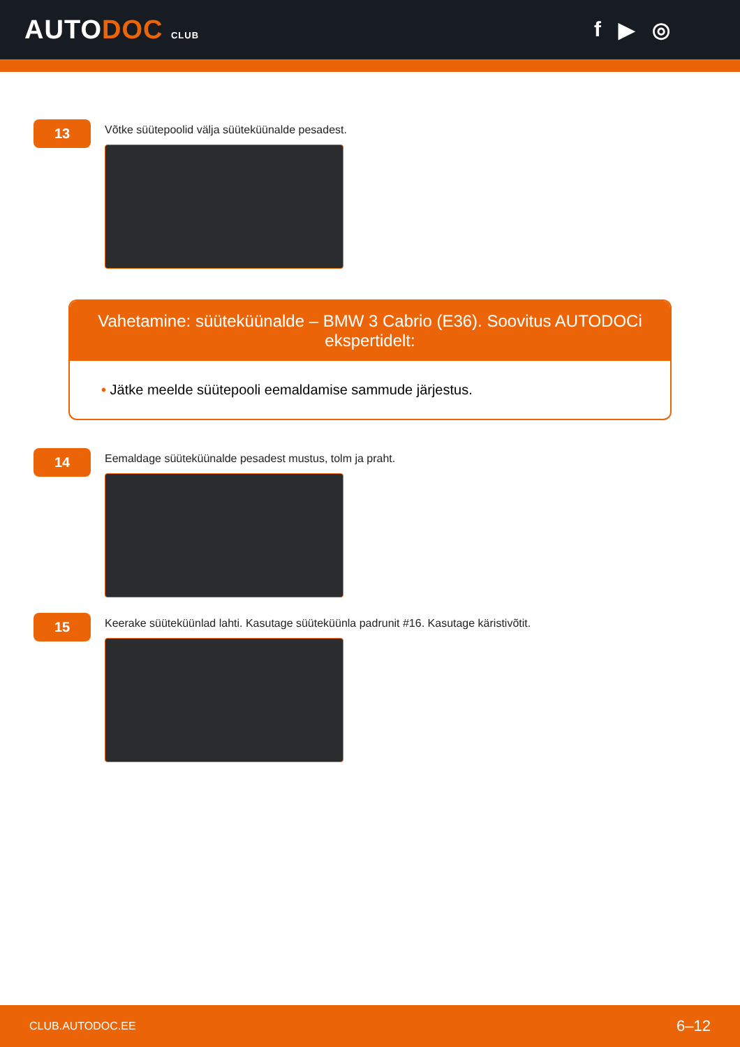AUTODOC CLUB
f ▶ ◎
13
Võtke süütepoolid välja süüteküünalde pesadest.
Vahetamine: süüteküünalde – BMW 3 Cabrio (E36). Soovitus AUTODOCi ekspertidelt:
• Jätke meelde süütepooli eemaldamise sammude järjestus.
14
Eemaldage süüteküünalde pesadest mustus, tolm ja praht.
15
Keerake süüteküünlad lahti. Kasutage süüteküünla padrunit #16. Kasutage käristivõtit.
CLUB.AUTODOC.EE 6–12